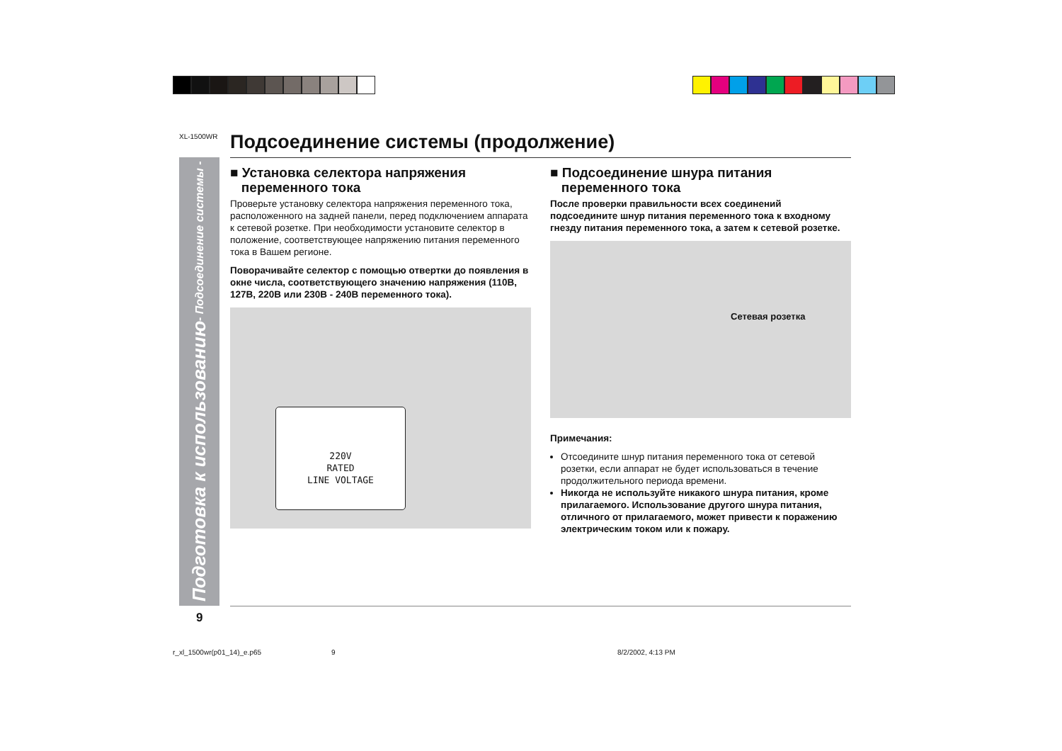XL-1500WR
Подготовка к использованию - Подсоединение системы -
Подсоединение системы (продолжение)
■ Установка селектора напряжения
переменного тока
Проверьте установку селектора напряжения переменного тока, расположенного на задней панели, перед подключением аппарата к сетевой розетке. При необходимости установите селектор в положение, соответствующее напряжению питания переменного тока в Вашем регионе.
Поворачивайте селектор с помощью отвертки до появления в окне числа, соответствующего значению напряжения (110В, 127В, 220В или 230В - 240В переменного тока).
220V
RATED
LINE VOLTAGE
■ Подсоединение шнура питания
переменного тока
После проверки правильности всех соединений подсоедините шнур питания переменного тока к входному гнезду питания переменного тока, а затем к сетевой розетке.
Сетевая розетка
Примечания:
Отсоедините шнур питания переменного тока от сетевой розетки, если аппарат не будет использоваться в течение продолжительного периода времени.
Никогда не используйте никакого шнура питания, кроме прилагаемого. Использование другого шнура питания, отличного от прилагаемого, может привести к поражению электрическим током или к пожару.
9
r_xl_1500wr(p01_14)_e.p65 9 8/2/2002, 4:13 PM